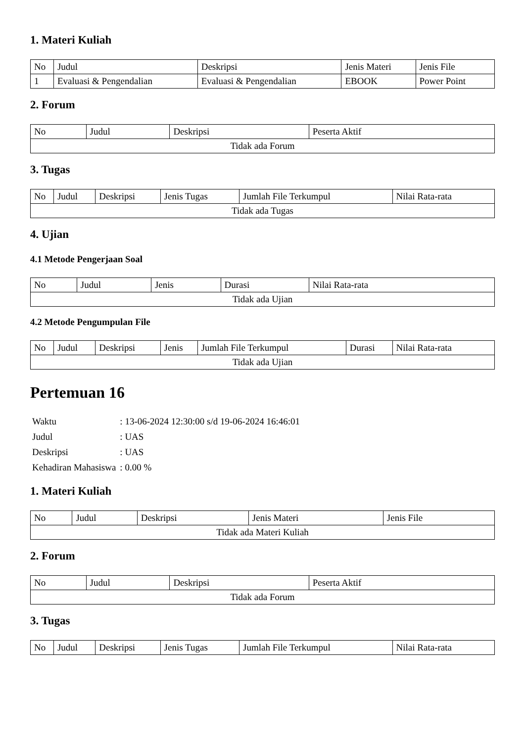1. Materi Kuliah
| No | Judul | Deskripsi | Jenis Materi | Jenis File |
| --- | --- | --- | --- | --- |
| 1 | Evaluasi & Pengendalian | Evaluasi & Pengendalian | EBOOK | Power Point |
2. Forum
| No | Judul | Deskripsi | Peserta Aktif |
| --- | --- | --- | --- |
| Tidak ada Forum | | | |
3. Tugas
| No | Judul | Deskripsi | Jenis Tugas | Jumlah File Terkumpul | Nilai Rata-rata |
| --- | --- | --- | --- | --- | --- |
| Tidak ada Tugas | | | | | |
4. Ujian
4.1 Metode Pengerjaan Soal
| No | Judul | Jenis | Durasi | Nilai Rata-rata |
| --- | --- | --- | --- | --- |
| Tidak ada Ujian | | | | |
4.2 Metode Pengumpulan File
| No | Judul | Deskripsi | Jenis | Jumlah File Terkumpul | Durasi | Nilai Rata-rata |
| --- | --- | --- | --- | --- | --- | --- |
| Tidak ada Ujian | | | | | | |
Pertemuan 16
| Waktu | : 13-06-2024 12:30:00 s/d 19-06-2024 16:46:01 |
| Judul | : UAS |
| Deskripsi | : UAS |
| Kehadiran Mahasiswa | : 0.00 % |
1. Materi Kuliah
| No | Judul | Deskripsi | Jenis Materi | Jenis File |
| --- | --- | --- | --- | --- |
| Tidak ada Materi Kuliah | | | | |
2. Forum
| No | Judul | Deskripsi | Peserta Aktif |
| --- | --- | --- | --- |
| Tidak ada Forum | | | |
3. Tugas
| No | Judul | Deskripsi | Jenis Tugas | Jumlah File Terkumpul | Nilai Rata-rata |
| --- | --- | --- | --- | --- | --- |